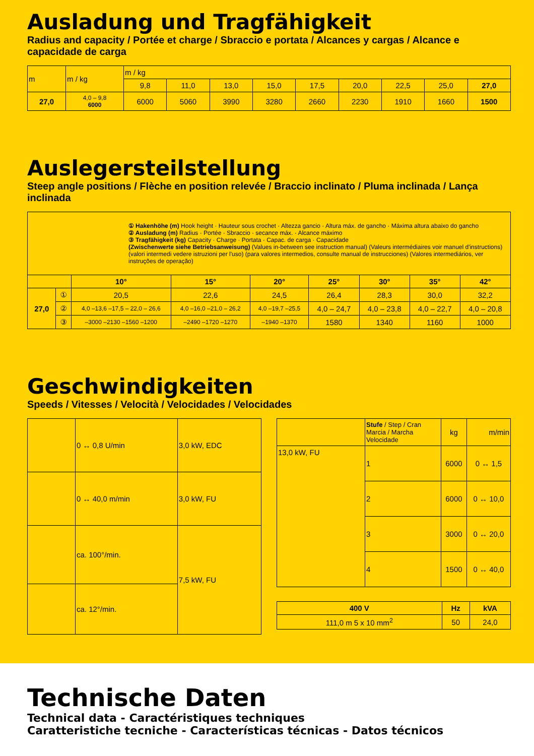Ausladung und Tragfähigkeit
Radius and capacity / Portée et charge / Sbraccio e portata / Alcances y cargas / Alcance e capacidade de carga
| m | m / kg | m / kg | | | | | | | | |
| --- | --- | --- | --- | --- | --- | --- | --- | --- | --- | --- |
| | | 9,8 | 11,0 | 13,0 | 15,0 | 17,5 | 20,0 | 22,5 | 25,0 | 27,0 |
| 27,0 | 4,0 – 9,8 6000 | 6000 | 5060 | 3990 | 3280 | 2660 | 2230 | 1910 | 1660 | 1500 |
Auslegersteilstellung
Steep angle positions / Flèche en position relevée / Braccio inclinato / Pluma inclinada / Lança inclinada
| ① Hakenhöhe (m) Hook height · Hauteur sous crochet · Altezza gancio · Altura máx. de gancho · Máxima altura abaixo do gancho ② Ausladung (m) Radius · Portée · Sbraccio · secance máx. · Alcance máximo ③ Tragfähigkeit (kg) Capacity · Charge · Portata · Capac. de carga · Capacidade (Zwischenwerte siehe Betriebsanweisung) (Values in-between see instruction manual) (Valeurs intermédiaires voir manuel d'instructions) (valori intermedi vedere istruzioni per l'uso) (para valores intermedios, consulte manual de instrucciones) (Valores intermediários, ver instruções de operação) | | | | | | | | |
| | | 10° | 15° | 20° | 25° | 30° | 35° | 42° |
| 27,0 | ① | 20,5 | 22,6 | 24,5 | 26,4 | 28,3 | 30,0 | 32,2 |
| | ② | 4,0 –13,6 –17,5 – 22,0 – 26,6 | 4,0 –16,0 –21,0 – 26,2 | 4,0 –19,7 –25,5 | 4,0 – 24,7 | 4,0 – 23,8 | 4,0 – 22,7 | 4,0 – 20,8 |
| | ③ | –3000 –2130 –1560 –1200 | –2490 –1720 –1270 | –1940 –1370 | 1580 | 1340 | 1160 | 1000 |
Geschwindigkeiten
Speeds / Vitesses / Velocità / Velocidades / Velocidades
| | 0 ↔ 0,8 U/min | 3,0 kW, EDC |
| | 0 ↔ 40,0 m/min | 3,0 kW, FU |
| | ca. 100°/min. | 7,5 kW, FU |
| | ca. 12°/min. | |
| | Stufe / Step / Cran Marcia / Marcha Velocidade | kg | m/min |
| 13,0 kW, FU | 1 | 6000 | 0 ↔ 1,5 |
| | 2 | 6000 | 0 ↔ 10,0 |
| | 3 | 3000 | 0 ↔ 20,0 |
| | 4 | 1500 | 0 ↔ 40,0 |
| 400 V | Hz | kVA |
| --- | --- | --- |
| 111,0 m 5 x 10 mm<sup>2</sup> | 50 | 24,0 |
Technische Daten
Technical data - Caractéristiques techniques
Caratteristiche tecniche - Características técnicas - Datos técnicos